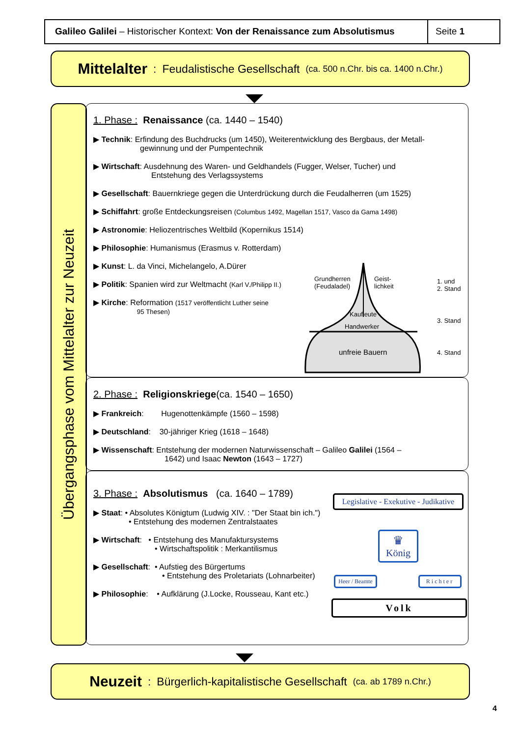Galileo Galilei – Historischer Kontext: Von der Renaissance zum Absolutismus
Seite 1
Mittelalter : Feudalistische Gesellschaft (ca. 500 n.Chr. bis ca. 1400 n.Chr.)
Übergangsphase vom Mittelalter zur Neuzeit
1. Phase : Renaissance (ca. 1440 – 1540)
▶ Technik: Erfindung des Buchdrucks (um 1450), Weiterentwicklung des Bergbaus, der Metall-
gewinnung und der Pumpentechnik
▶ Wirtschaft: Ausdehnung des Waren- und Geldhandels (Fugger, Welser, Tucher) und
Entstehung des Verlagssystems
▶ Gesellschaft: Bauernkriege gegen die Unterdrückung durch die Feudalherren (um 1525)
▶ Schiffahrt: große Entdeckungsreisen (Columbus 1492, Magellan 1517, Vasco da Gama 1498)
▶ Astronomie: Heliozentrisches Weltbild (Kopernikus 1514)
▶ Philosophie: Humanismus (Erasmus v. Rotterdam)
▶ Kunst: L. da Vinci, Michelangelo, A.Dürer
▶ Politik: Spanien wird zur Weltmacht (Karl V./Philipp II.)
▶ Kirche: Reformation (1517 veröffentlicht Luther seine
95 Thesen)
Grundherren
(Feudaladel)
Geist-
lichkeit
Kaufleute
Handwerker
unfreie Bauern
1. und
2. Stand
3. Stand
4. Stand
2. Phase : Religionskriege(ca. 1540 – 1650)
▶ Frankreich: Hugenottenkämpfe (1560 – 1598)
▶ Deutschland: 30-jähriger Krieg (1618 – 1648)
▶ Wissenschaft: Entstehung der modernen Naturwissenschaft – Galileo Galilei (1564 –
1642) und Isaac Newton (1643 – 1727)
3. Phase : Absolutismus (ca. 1640 – 1789)
▶ Staat: • Absolutes Königtum (Ludwig XIV. : "Der Staat bin ich.")
• Entstehung des modernen Zentralstaates
▶ Wirtschaft: • Entstehung des Manufaktursystems
• Wirtschaftspolitik : Merkantilismus
▶ Gesellschaft: • Aufstieg des Bürgertums
• Entstehung des Proletariats (Lohnarbeiter)
▶ Philosophie: • Aufklärung (J.Locke, Rousseau, Kant etc.)
Legislative - Exekutive - Judikative
♛
König
Heer / Beamte
Richter
Volk
Neuzeit : Bürgerlich-kapitalistische Gesellschaft (ca. ab 1789 n.Chr.)
4